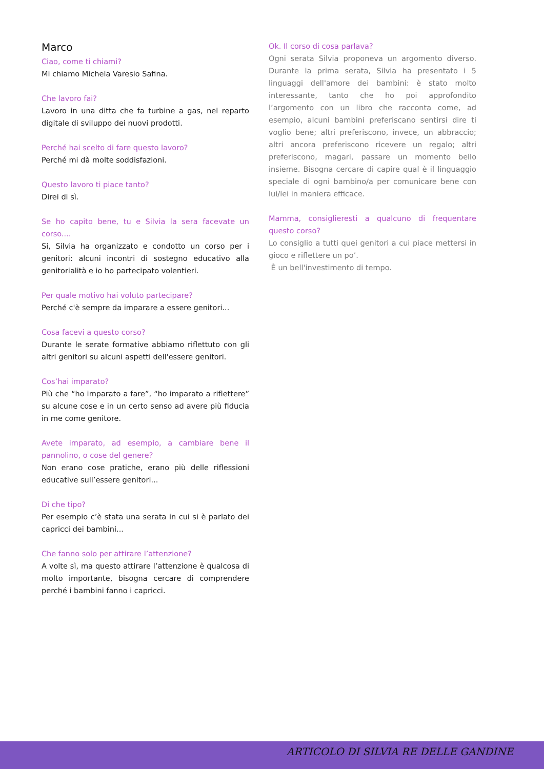Marco
Ciao, come ti chiami?
Mi chiamo Michela Varesio Safina.
Che lavoro fai?
Lavoro in una ditta che fa turbine a gas, nel reparto digitale di sviluppo dei nuovi prodotti.
Perché hai scelto di fare questo lavoro?
Perché mi dà molte soddisfazioni.
Questo lavoro ti piace tanto?
Direi di sì.
Se ho capito bene, tu e Silvia la sera facevate un corso....
Si, Silvia ha organizzato e condotto un corso per i genitori: alcuni incontri di sostegno educativo alla genitorialità e io ho partecipato volentieri.
Per quale motivo hai voluto partecipare?
Perché c'è sempre da imparare a essere genitori...
Cosa facevi a questo corso?
Durante le serate formative abbiamo riflettuto con gli altri genitori su alcuni aspetti dell'essere genitori.
Cos’hai imparato?
Più che “ho imparato a fare”, “ho imparato a riflettere” su alcune cose e in un certo senso ad avere più fiducia in me come genitore.
Avete imparato, ad esempio, a cambiare bene il pannolino, o cose del genere?
Non erano cose pratiche, erano più delle riflessioni educative sull’essere genitori...
Di che tipo?
Per esempio c’è stata una serata in cui si è parlato dei capricci dei bambini...
Che fanno solo per attirare l’attenzione?
A volte sì, ma questo attirare l’attenzione è qualcosa di molto importante, bisogna cercare di comprendere perché i bambini fanno i capricci.
Ok. Il corso di cosa parlava?
Ogni serata Silvia proponeva un argomento diverso. Durante la prima serata, Silvia ha presentato i 5 linguaggi dell'amore dei bambini: è stato molto interessante, tanto che ho poi approfondito l’argomento con un libro che racconta come, ad esempio, alcuni bambini preferiscano sentirsi dire ti voglio bene; altri preferiscono, invece, un abbraccio; altri ancora preferiscono ricevere un regalo; altri preferiscono, magari, passare un momento bello insieme. Bisogna cercare di capire qual è il linguaggio speciale di ogni bambino/a per comunicare bene con lui/lei in maniera efficace.
Mamma, consiglieresti a qualcuno di frequentare questo corso?
Lo consiglio a tutti quei genitori a cui piace mettersi in gioco e riflettere un po’.
È un bell'investimento di tempo.
ARTICOLO DI SILVIA RE DELLE GANDINE